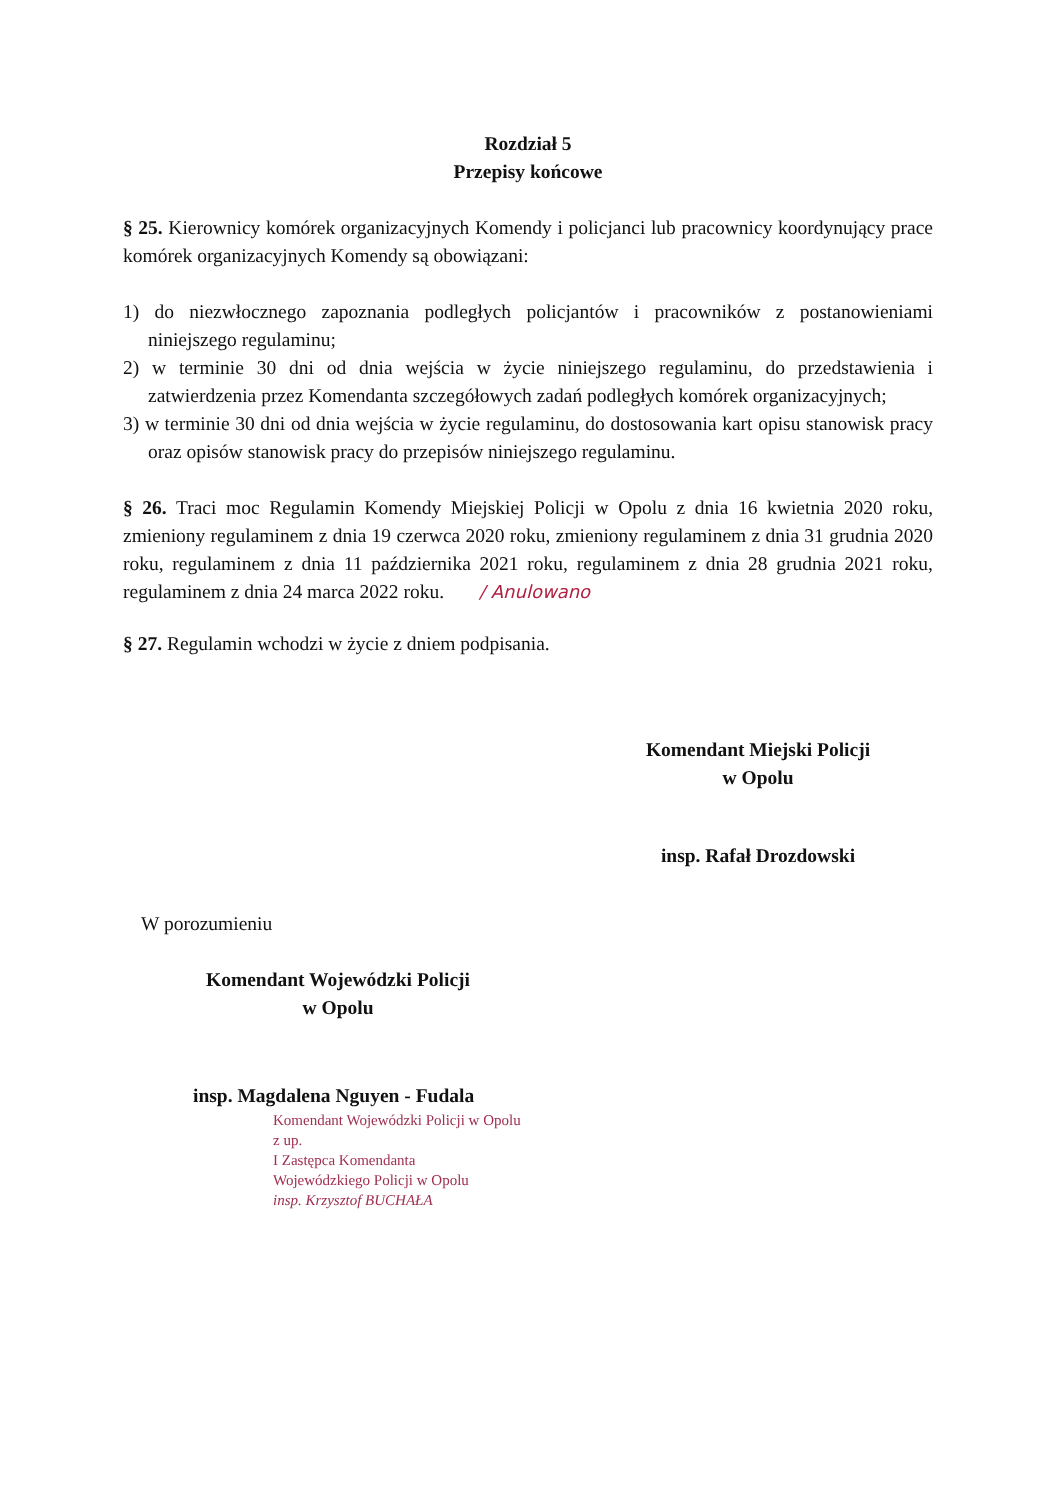Rozdział 5
Przepisy końcowe
§ 25. Kierownicy komórek organizacyjnych Komendy i policjanci lub pracownicy koordynujący prace komórek organizacyjnych Komendy są obowiązani:
1) do niezwłocznego zapoznania podległych policjantów i pracowników z postanowieniami niniejszego regulaminu;
2) w terminie 30 dni od dnia wejścia w życie niniejszego regulaminu, do przedstawienia i zatwierdzenia przez Komendanta szczegółowych zadań podległych komórek organizacyjnych;
3) w terminie 30 dni od dnia wejścia w życie regulaminu, do dostosowania kart opisu stanowisk pracy oraz opisów stanowisk pracy do przepisów niniejszego regulaminu.
§ 26. Traci moc Regulamin Komendy Miejskiej Policji w Opolu z dnia 16 kwietnia 2020 roku, zmieniony regulaminem z dnia 19 czerwca 2020 roku, zmieniony regulaminem z dnia 31 grudnia 2020 roku, regulaminem z dnia 11 października 2021 roku, regulaminem z dnia 28 grudnia 2021 roku, regulaminem z dnia 24 marca 2022 roku. / Anulowano
§ 27. Regulamin wchodzi w życie z dniem podpisania.
Komendant Miejski Policji
w Opolu
insp. Rafał Drozdowski
W porozumieniu
Komendant Wojewódzki Policji
w Opolu
insp. Magdalena Nguyen - Fudala
Komendant Wojewódzki Policji w Opolu
z up.
I Zastępca Komendanta
Wojewódzkiego Policji w Opolu
insp. Krzysztof BUCHAŁA